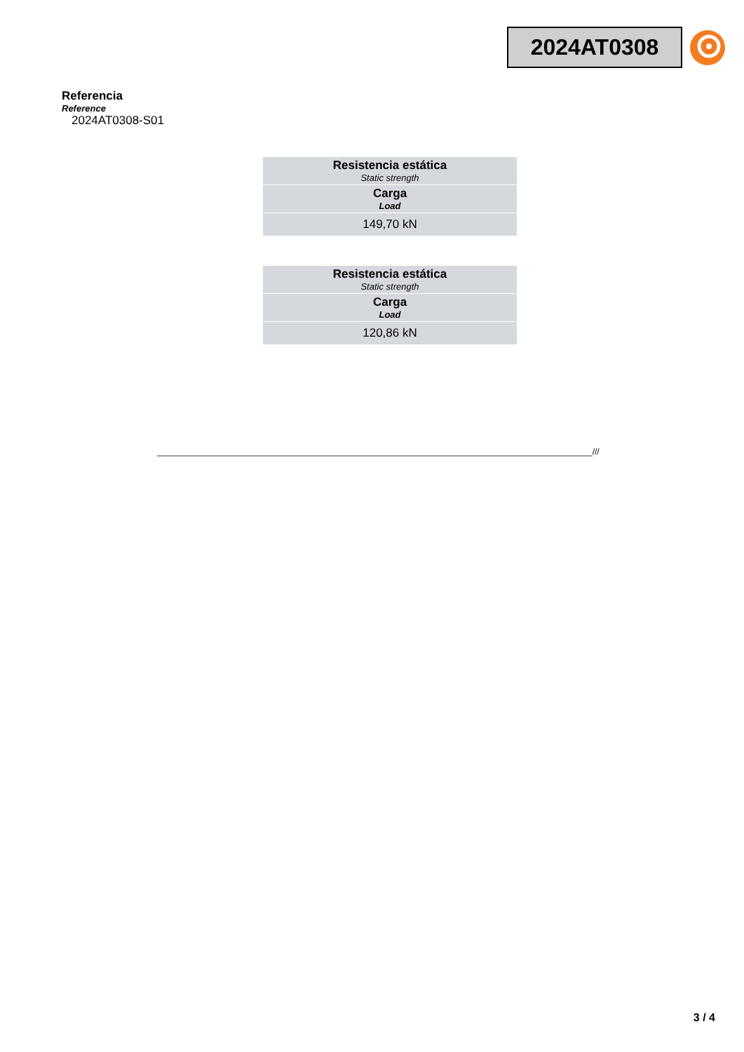2024AT0308
Referencia
Reference
2024AT0308-S01
| Resistencia estática Static strength |
| Carga Load |
| 149,70 kN |
| Resistencia estática Static strength |
| Carga Load |
| 120,86 kN |
_____________________________________________________________________________________________///
3 / 4